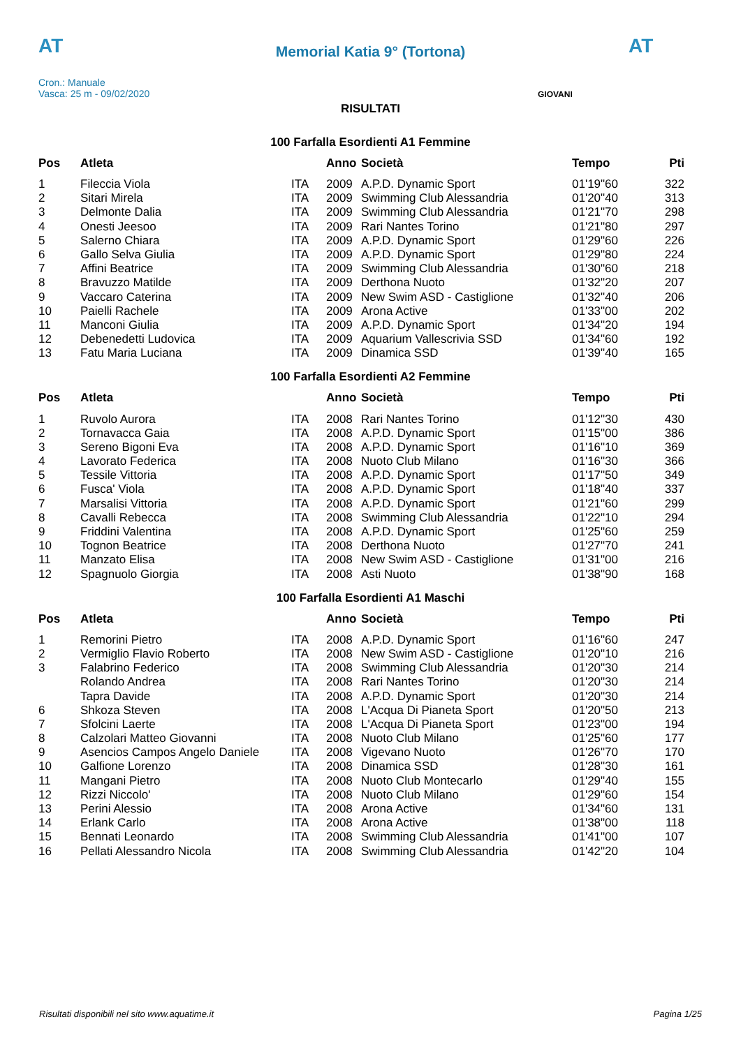AT
Memorial Katia 9° (Tortona) AT
Cron.: Manuale
Vasca: 25 m - 09/02/2020
GIOVANI
RISULTATI
100 Farfalla Esordienti A1 Femmine
| Pos | Atleta | | Anno | Società | Tempo | Pti |
| --- | --- | --- | --- | --- | --- | --- |
| 1 | Fileccia Viola | ITA | 2009 | A.P.D. Dynamic Sport | 01'19"60 | 322 |
| 2 | Sitari Mirela | ITA | 2009 | Swimming Club Alessandria | 01'20"40 | 313 |
| 3 | Delmonte Dalia | ITA | 2009 | Swimming Club Alessandria | 01'21"70 | 298 |
| 4 | Onesti Jeesoo | ITA | 2009 | Rari Nantes Torino | 01'21"80 | 297 |
| 5 | Salerno Chiara | ITA | 2009 | A.P.D. Dynamic Sport | 01'29"60 | 226 |
| 6 | Gallo Selva Giulia | ITA | 2009 | A.P.D. Dynamic Sport | 01'29"80 | 224 |
| 7 | Affini Beatrice | ITA | 2009 | Swimming Club Alessandria | 01'30"60 | 218 |
| 8 | Bravuzzo Matilde | ITA | 2009 | Derthona Nuoto | 01'32"20 | 207 |
| 9 | Vaccaro Caterina | ITA | 2009 | New Swim ASD - Castiglione | 01'32"40 | 206 |
| 10 | Paielli Rachele | ITA | 2009 | Arona Active | 01'33"00 | 202 |
| 11 | Manconi Giulia | ITA | 2009 | A.P.D. Dynamic Sport | 01'34"20 | 194 |
| 12 | Debenedetti Ludovica | ITA | 2009 | Aquarium Vallescrivia SSD | 01'34"60 | 192 |
| 13 | Fatu Maria Luciana | ITA | 2009 | Dinamica SSD | 01'39"40 | 165 |
100 Farfalla Esordienti A2 Femmine
| Pos | Atleta | | Anno | Società | Tempo | Pti |
| --- | --- | --- | --- | --- | --- | --- |
| 1 | Ruvolo Aurora | ITA | 2008 | Rari Nantes Torino | 01'12"30 | 430 |
| 2 | Tornavacca Gaia | ITA | 2008 | A.P.D. Dynamic Sport | 01'15"00 | 386 |
| 3 | Sereno Bigoni Eva | ITA | 2008 | A.P.D. Dynamic Sport | 01'16"10 | 369 |
| 4 | Lavorato Federica | ITA | 2008 | Nuoto Club Milano | 01'16"30 | 366 |
| 5 | Tessile Vittoria | ITA | 2008 | A.P.D. Dynamic Sport | 01'17"50 | 349 |
| 6 | Fusca' Viola | ITA | 2008 | A.P.D. Dynamic Sport | 01'18"40 | 337 |
| 7 | Marsalisi Vittoria | ITA | 2008 | A.P.D. Dynamic Sport | 01'21"60 | 299 |
| 8 | Cavalli Rebecca | ITA | 2008 | Swimming Club Alessandria | 01'22"10 | 294 |
| 9 | Friddini Valentina | ITA | 2008 | A.P.D. Dynamic Sport | 01'25"60 | 259 |
| 10 | Tognon Beatrice | ITA | 2008 | Derthona Nuoto | 01'27"70 | 241 |
| 11 | Manzato Elisa | ITA | 2008 | New Swim ASD - Castiglione | 01'31"00 | 216 |
| 12 | Spagnuolo Giorgia | ITA | 2008 | Asti Nuoto | 01'38"90 | 168 |
100 Farfalla Esordienti A1 Maschi
| Pos | Atleta | | Anno | Società | Tempo | Pti |
| --- | --- | --- | --- | --- | --- | --- |
| 1 | Remorini Pietro | ITA | 2008 | A.P.D. Dynamic Sport | 01'16"60 | 247 |
| 2 | Vermiglio Flavio Roberto | ITA | 2008 | New Swim ASD - Castiglione | 01'20"10 | 216 |
| 3 | Falabrino Federico | ITA | 2008 | Swimming Club Alessandria | 01'20"30 | 214 |
| | Rolando Andrea | ITA | 2008 | Rari Nantes Torino | 01'20"30 | 214 |
| | Tapra Davide | ITA | 2008 | A.P.D. Dynamic Sport | 01'20"30 | 214 |
| 6 | Shkoza Steven | ITA | 2008 | L'Acqua Di Pianeta Sport | 01'20"50 | 213 |
| 7 | Sfolcini Laerte | ITA | 2008 | L'Acqua Di Pianeta Sport | 01'23"00 | 194 |
| 8 | Calzolari Matteo Giovanni | ITA | 2008 | Nuoto Club Milano | 01'25"60 | 177 |
| 9 | Asencios Campos Angelo Daniele | ITA | 2008 | Vigevano Nuoto | 01'26"70 | 170 |
| 10 | Galfione Lorenzo | ITA | 2008 | Dinamica SSD | 01'28"30 | 161 |
| 11 | Mangani Pietro | ITA | 2008 | Nuoto Club Montecarlo | 01'29"40 | 155 |
| 12 | Rizzi Niccolo' | ITA | 2008 | Nuoto Club Milano | 01'29"60 | 154 |
| 13 | Perini Alessio | ITA | 2008 | Arona Active | 01'34"60 | 131 |
| 14 | Erlank Carlo | ITA | 2008 | Arona Active | 01'38"00 | 118 |
| 15 | Bennati Leonardo | ITA | 2008 | Swimming Club Alessandria | 01'41"00 | 107 |
| 16 | Pellati Alessandro Nicola | ITA | 2008 | Swimming Club Alessandria | 01'42"20 | 104 |
Risultati disponibili nel sito www.aquatime.it Pagina 1/25